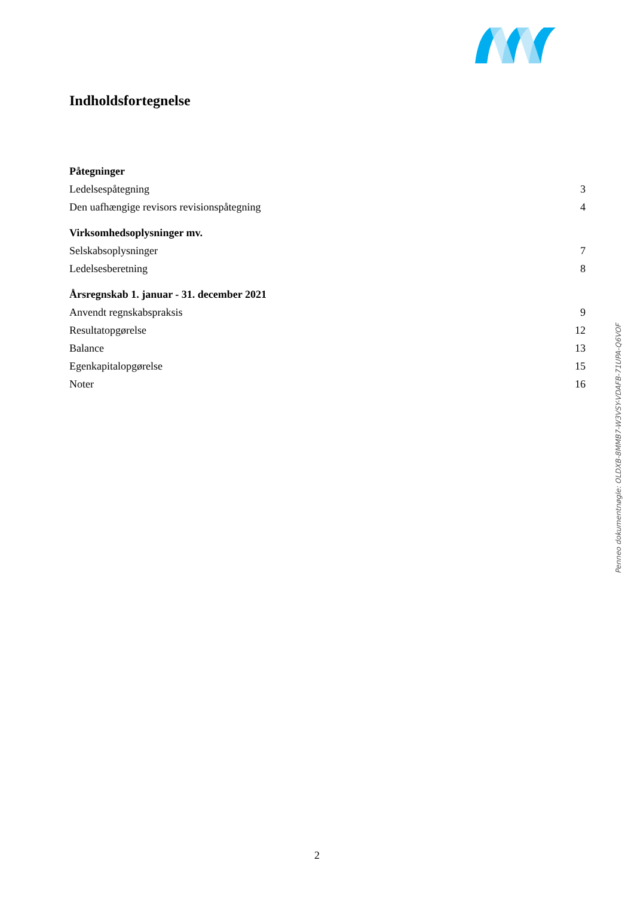Indholdsfortegnelse
Påtegninger
Ledelsespåtegning 3
Den uafhængige revisors revisionspåtegning 4
Virksomhedsoplysninger mv.
Selskabsoplysninger 7
Ledelsesberetning 8
Årsregnskab 1. januar - 31. december 2021
Anvendt regnskabspraksis 9
Resultatopgørelse 12
Balance 13
Egenkapitalopgørelse 15
Noter 16
Penneo dokumentnøgle: OLDXB-8MMB7-W3VSY-VDAFB-71UPA-Q6VOF
2